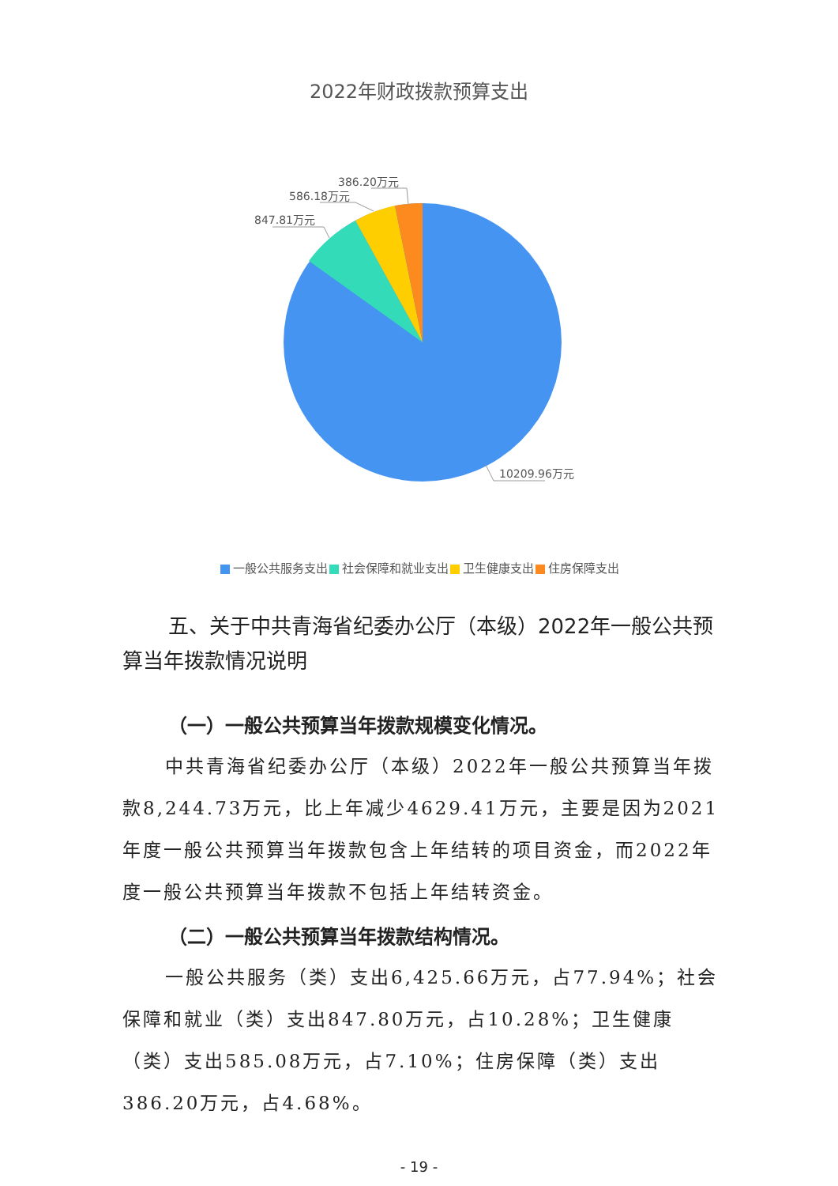2022年财政拨款预算支出
386.20万元
586.18万元
847.81万元
10209.96万元
一般公共服务支出 社会保障和就业支出 卫生健康支出 住房保障支出
五、关于中共青海省纪委办公厅（本级）2022年一般公共预算当年拨款情况说明
（一）一般公共预算当年拨款规模变化情况。
中共青海省纪委办公厅（本级）2022年一般公共预算当年拨款8,244.73万元，比上年减少4629.41万元，主要是因为2021年度一般公共预算当年拨款包含上年结转的项目资金，而2022年度一般公共预算当年拨款不包括上年结转资金。
（二）一般公共预算当年拨款结构情况。
一般公共服务（类）支出6,425.66万元，占77.94%；社会保障和就业（类）支出847.80万元，占10.28%；卫生健康（类）支出585.08万元，占7.10%；住房保障（类）支出386.20万元，占4.68%。
- 19 -